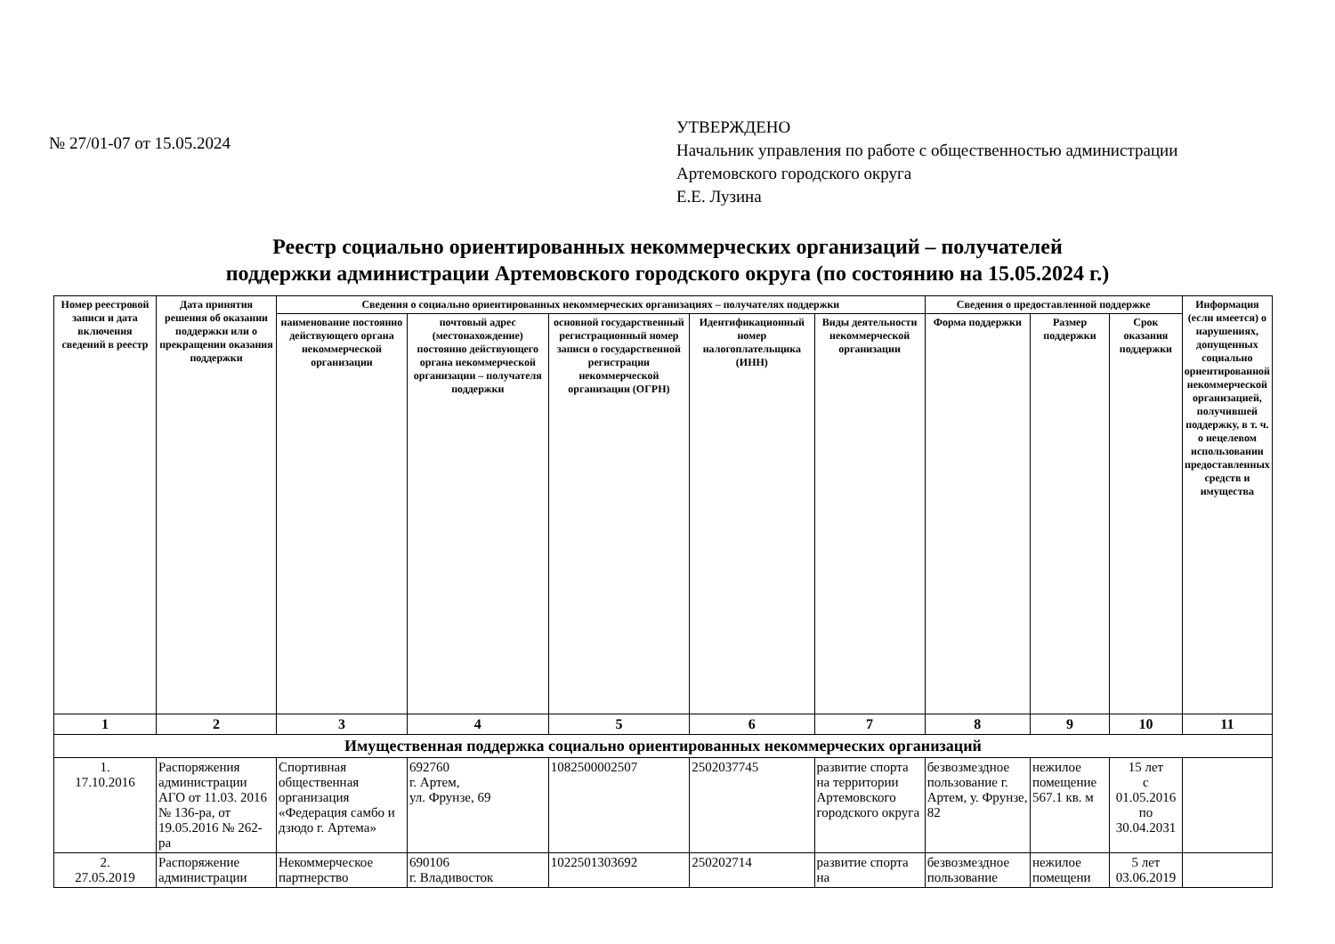№ 27/01-07 от 15.05.2024
УТВЕРЖДЕНО
Начальник управления по работе с общественностью администрации
Артемовского городского округа
Е.Е. Лузина
Реестр социально ориентированных некоммерческих организаций – получателей
поддержки администрации Артемовского городского округа (по состоянию на 15.05.2024 г.)
| Номер реестровой записи и дата включения сведений в реестр | Дата принятия решения об оказании поддержки или о прекращении оказания поддержки | Сведения о социально ориентированных некоммерческих организациях – получателях поддержки | | | | | Сведения о предоставленной поддержке | | | Информация (если имеется) о нарушениях, допущенных социально ориентированной некоммерческой организацией, получившей поддержку, в т. ч. о нецелевом использовании предоставленных средств и имущества |
| --- | --- | --- | --- | --- | --- | --- | --- | --- | --- | --- |
| | | наименование постоянно действующего органа некоммерческой организации | почтовый адрес (местонахождение) постоянно действующего органа некоммерческой организации – получателя поддержки | основной государственный регистрационный номер записи о государственной регистрации некоммерческой организации (ОГРН) | Идентификационный номер налогоплательщика (ИНН) | Виды деятельности некоммерческой организации | Форма поддержки | Размер поддержки | Срок оказания поддержки | |
| 1 | 2 | 3 | 4 | 5 | 6 | 7 | 8 | 9 | 10 | 11 |
| Имущественная поддержка социально ориентированных некоммерческих организаций | | | | | | | | | | |
| 1. 17.10.2016 | Распоряжения администрации АГО от 11.03. 2016 № 136-ра, от 19.05.2016 № 262-ра | Спортивная общественная организация «Федерация самбо и дзюдо г. Артема» | 692760 г. Артем, ул. Фрунзе, 69 | 1082500002507 | 2502037745 | развитие спорта на территории Артемовского городского округа | безвозмездное пользование г. Артем, у. Фрунзе, 82 | нежилое помещение 567.1 кв. м | 15 лет с 01.05.2016 по 30.04.2031 | |
| 2. 27.05.2019 | Распоряжение администрации | Некоммерческое партнерство | 690106 г. Владивосток | 1022501303692 | 250202714 | развитие спорта на | безвозмездное пользование | нежилое помещени | 5 лет 03.06.2019 | |